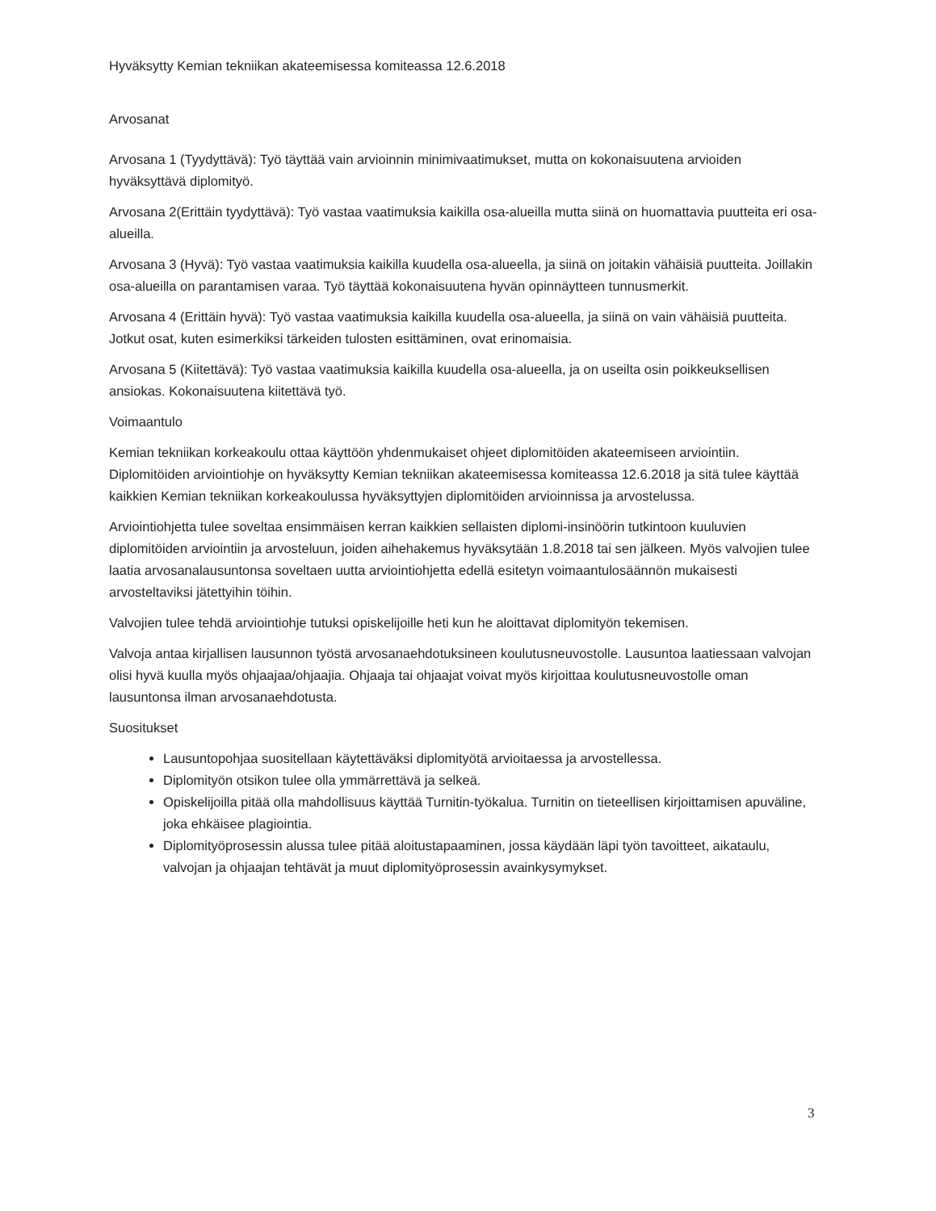Hyväksytty Kemian tekniikan akateemisessa komiteassa 12.6.2018
Arvosanat
Arvosana 1 (Tyydyttävä): Työ täyttää vain arvioinnin minimivaatimukset, mutta on kokonaisuutena arvioiden hyväksyttävä diplomityö.
Arvosana 2(Erittäin tyydyttävä): Työ vastaa vaatimuksia kaikilla osa-alueilla mutta siinä on huomattavia puutteita eri osa-alueilla.
Arvosana 3 (Hyvä): Työ vastaa vaatimuksia kaikilla kuudella osa-alueella, ja siinä on joitakin vähäisiä puutteita. Joillakin osa-alueilla on parantamisen varaa. Työ täyttää kokonaisuutena hyvän opinnäytteen tunnusmerkit.
Arvosana 4 (Erittäin hyvä): Työ vastaa vaatimuksia kaikilla kuudella osa-alueella, ja siinä on vain vähäisiä puutteita. Jotkut osat, kuten esimerkiksi tärkeiden tulosten esittäminen, ovat erinomaisia.
Arvosana 5 (Kiitettävä): Työ vastaa vaatimuksia kaikilla kuudella osa-alueella, ja on useilta osin poikkeuksellisen ansiokas. Kokonaisuutena kiitettävä työ.
Voimaantulo
Kemian tekniikan korkeakoulu ottaa käyttöön yhdenmukaiset ohjeet diplomitöiden akateemiseen arviointiin. Diplomitöiden arviointiohje on hyväksytty Kemian tekniikan akateemisessa komiteassa 12.6.2018 ja sitä tulee käyttää kaikkien Kemian tekniikan korkeakoulussa hyväksyttyjen diplomitöiden arvioinnissa ja arvostelussa.
Arviointiohjetta tulee soveltaa ensimmäisen kerran kaikkien sellaisten diplomi-insinöörin tutkintoon kuuluvien diplomitöiden arviointiin ja arvosteluun, joiden aihehakemus hyväksytään 1.8.2018 tai sen jälkeen. Myös valvojien tulee laatia arvosanalausuntonsa soveltaen uutta arviointiohjetta edellä esitetyn voimaantulosäännön mukaisesti arvosteltaviksi jätettyihin töihin.
Valvojien tulee tehdä arviointiohje tutuksi opiskelijoille heti kun he aloittavat diplomityön tekemisen.
Valvoja antaa kirjallisen lausunnon työstä arvosanaehdotuksineen koulutusneuvostolle. Lausuntoa laatiessaan valvojan olisi hyvä kuulla myös ohjaajaa/ohjaajia. Ohjaaja tai ohjaajat voivat myös kirjoittaa koulutusneuvostolle oman lausuntonsa ilman arvosanaehdotusta.
Suositukset
Lausuntopohjaa suositellaan käytettäväksi diplomityötä arvioitaessa ja arvostellessa.
Diplomityön otsikon tulee olla ymmärrettävä ja selkeä.
Opiskelijoilla pitää olla mahdollisuus käyttää Turnitin-työkalua. Turnitin on tieteellisen kirjoittamisen apuväline, joka ehkäisee plagiointia.
Diplomityöprosessin alussa tulee pitää aloitustapaaminen, jossa käydään läpi työn tavoitteet, aikataulu, valvojan ja ohjaajan tehtävät ja muut diplomityöprosessin avainkysymykset.
3